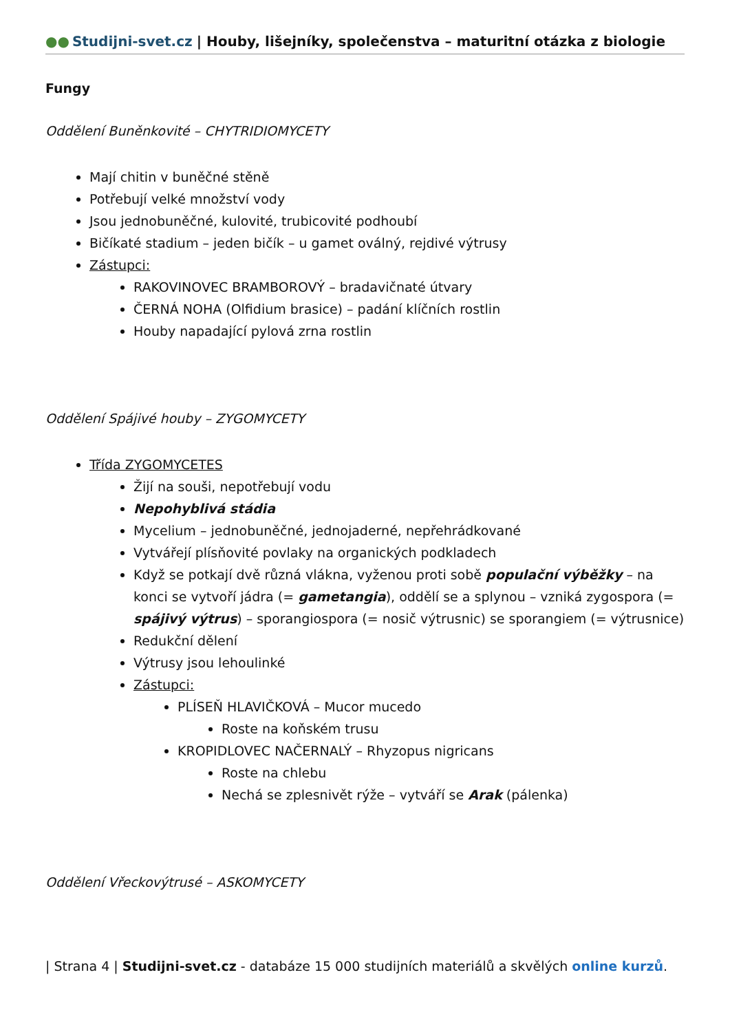●● Studijni-svet.cz | Houby, lišejníky, společenstva – maturitní otázka z biologie
Fungy
Oddělení Buněnkovité – CHYTRIDIOMYCETY
Mají chitin v buněčné stěně
Potřebují velké množství vody
Jsou jednobuněčné, kulovité, trubicovité podhoubí
Bičíkaté stadium – jeden bičík – u gamet oválný, rejdivé výtrusy
Zástupci:
RAKOVINOVEC BRAMBOROVÝ – bradavičnaté útvary
ČERNÁ NOHA (Olfidium brasice) – padání klíčních rostlin
Houby napadající pylová zrna rostlin
Oddělení Spájivé houby – ZYGOMYCETY
Třída ZYGOMYCETES
Žijí na souši, nepotřebují vodu
Nepohyblivá stádia
Mycelium – jednobuněčné, jednojaderné, nepřehrádkované
Vytvářejí plísňovité povlaky na organických podkladech
Když se potkají dvě různá vlákna, vyženou proti sobě populační výběžky – na konci se vytvoří jádra (= gametangia), oddělí se a splynou – vzniká zygospora (= spájivý výtrus) – sporangiospora (= nosič výtrusnic) se sporangiem (= výtrusnice)
Redukční dělení
Výtrusy jsou lehoulinké
Zástupci:
PLÍSEŇ HLAVIČKOVÁ – Mucor mucedo
Roste na koňském trusu
KROPIDLOVEC NAČERNALÝ – Rhyzopus nigricans
Roste na chlebu
Nechá se zplesnivět rýže – vytváří se Arak (pálenka)
Oddělení Vřeckovýtrusé – ASKOMYCETY
| Strana 4 | Studijni-svet.cz - databáze 15 000 studijních materiálů a skvělých online kurzů.